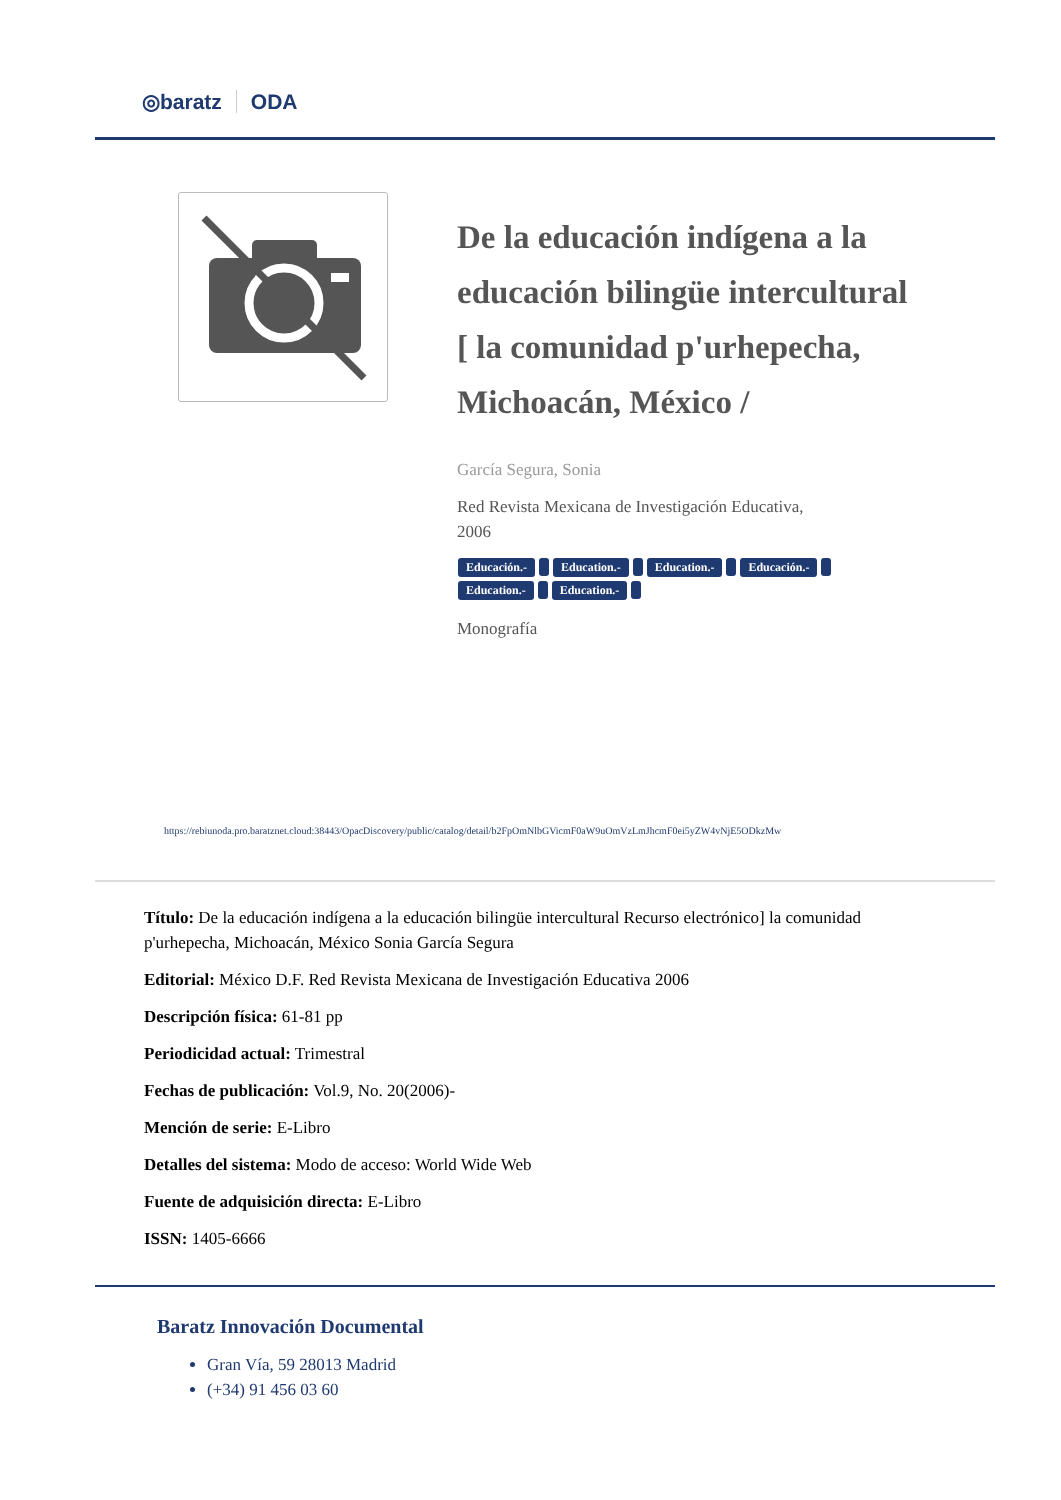◎baratz ODA
De la educación indígena a la educación bilingüe intercultural [ la comunidad p'urhepecha, Michoacán, México /
García Segura, Sonia
Red Revista Mexicana de Investigación Educativa,
2006
Educación.- Education.- Education.- Educación.-
Education.- Education.-
Monografía
https://rebiunoda.pro.baratznet.cloud:38443/OpacDiscovery/public/catalog/detail/b2FpOmNlbGVicmF0aW9uOmVzLmJhcmF0ei5yZW4vNjE5ODkzMw
Título: De la educación indígena a la educación bilingüe intercultural Recurso electrónico] la comunidad p'urhepecha, Michoacán, México Sonia García Segura
Editorial: México D.F. Red Revista Mexicana de Investigación Educativa 2006
Descripción física: 61-81 pp
Periodicidad actual: Trimestral
Fechas de publicación: Vol.9, No. 20(2006)-
Mención de serie: E-Libro
Detalles del sistema: Modo de acceso: World Wide Web
Fuente de adquisición directa: E-Libro
ISSN: 1405-6666
Baratz Innovación Documental
Gran Vía, 59 28013 Madrid
(+34) 91 456 03 60